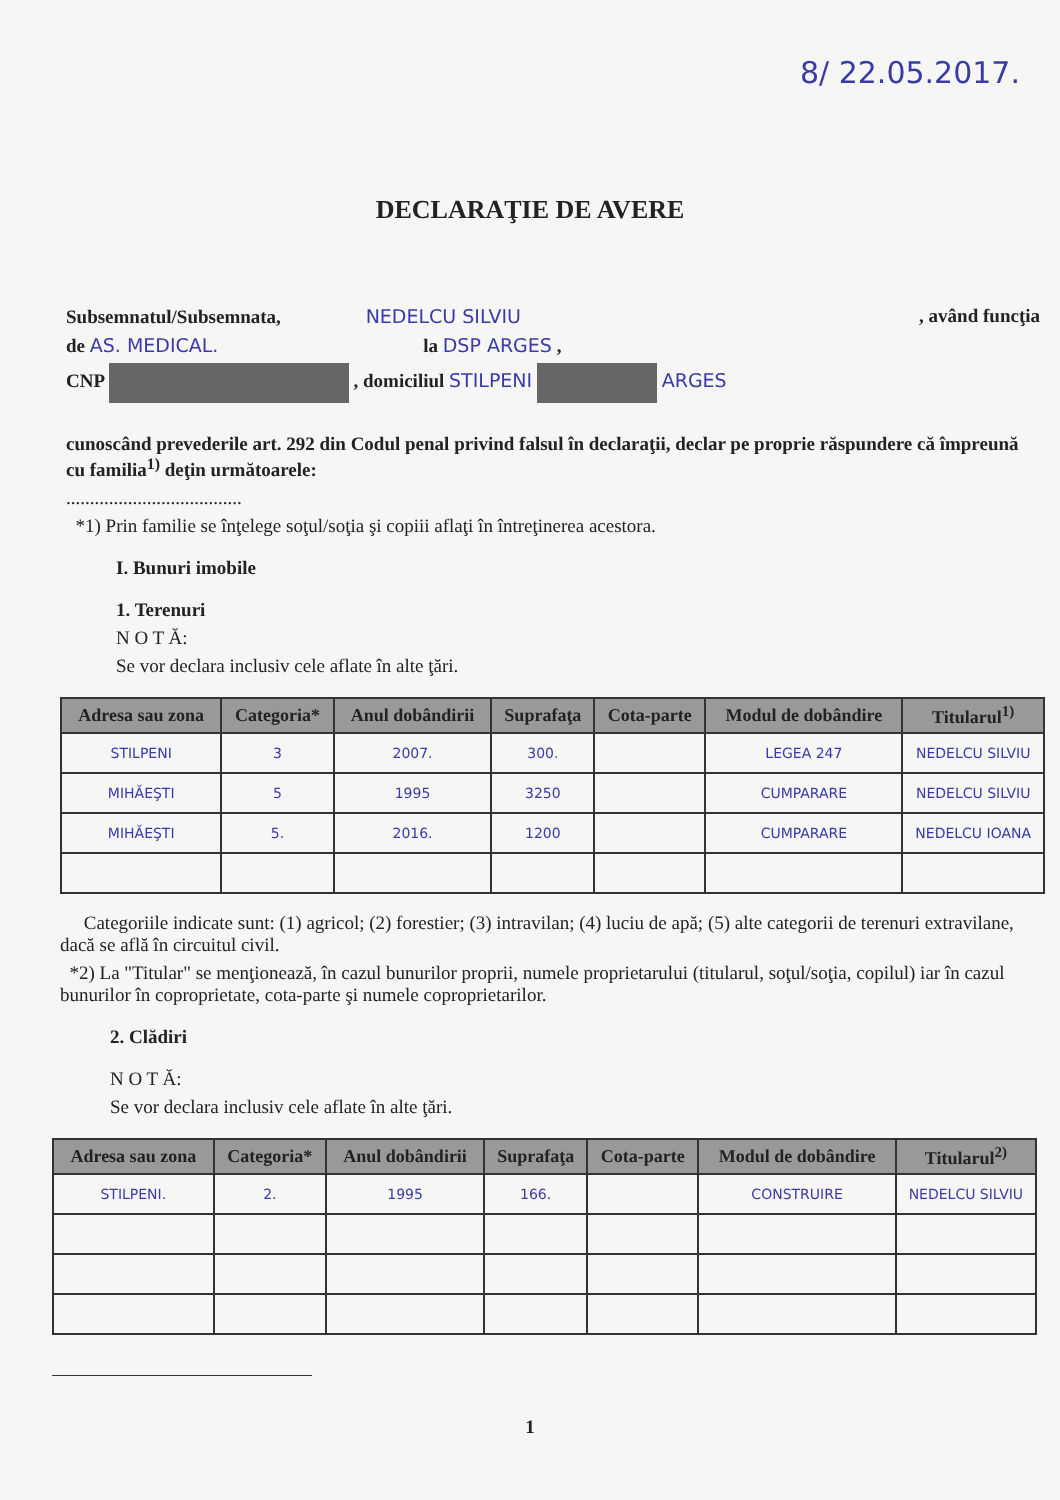8/ 22.05.2017.
DECLARAŢIE DE AVERE
Subsemnatul/Subsemnata, NEDELCU SILVIU , având funcţia
de AS. MEDICAL. la DSP ARGES ,
CNP , domiciliul STILPENI ARGES
cunoscând prevederile art. 292 din Codul penal privind falsul în declaraţii, declar pe proprie răspundere că împreună cu familia<sup>1)</sup> deţin următoarele:
.....................................
*1) Prin familie se înţelege soţul/soţia şi copiii aflaţi în întreţinerea acestora.
I. Bunuri imobile
1. Terenuri
N O T Ă:
Se vor declara inclusiv cele aflate în alte ţări.
| Adresa sau zona | Categoria* | Anul dobândirii | Suprafaţa | Cota-parte | Modul de dobândire | Titularul<sup>1)</sup> |
| --- | --- | --- | --- | --- | --- | --- |
| STILPENI | 3 | 2007. | 300. | | LEGEA 247 | NEDELCU SILVIU |
| MIHĂEŞTI | 5 | 1995 | 3250 | | CUMPARARE | NEDELCU SILVIU |
| MIHĂEŞTI | 5. | 2016. | 1200 | | CUMPARARE | NEDELCU IOANA |
Categoriile indicate sunt: (1) agricol; (2) forestier; (3) intravilan; (4) luciu de apă; (5) alte categorii de terenuri extravilane, dacă se află în circuitul civil.
*2) La "Titular" se menţionează, în cazul bunurilor proprii, numele proprietarului (titularul, soţul/soţia, copilul) iar în cazul bunurilor în coproprietate, cota-parte şi numele coproprietarilor.
2. Clădiri
N O T Ă:
Se vor declara inclusiv cele aflate în alte ţări.
| Adresa sau zona | Categoria* | Anul dobândirii | Suprafaţa | Cota-parte | Modul de dobândire | Titularul<sup>2)</sup> |
| --- | --- | --- | --- | --- | --- | --- |
| STILPENI. | 2. | 1995 | 166. | | CONSTRUIRE | NEDELCU SILVIU |
1